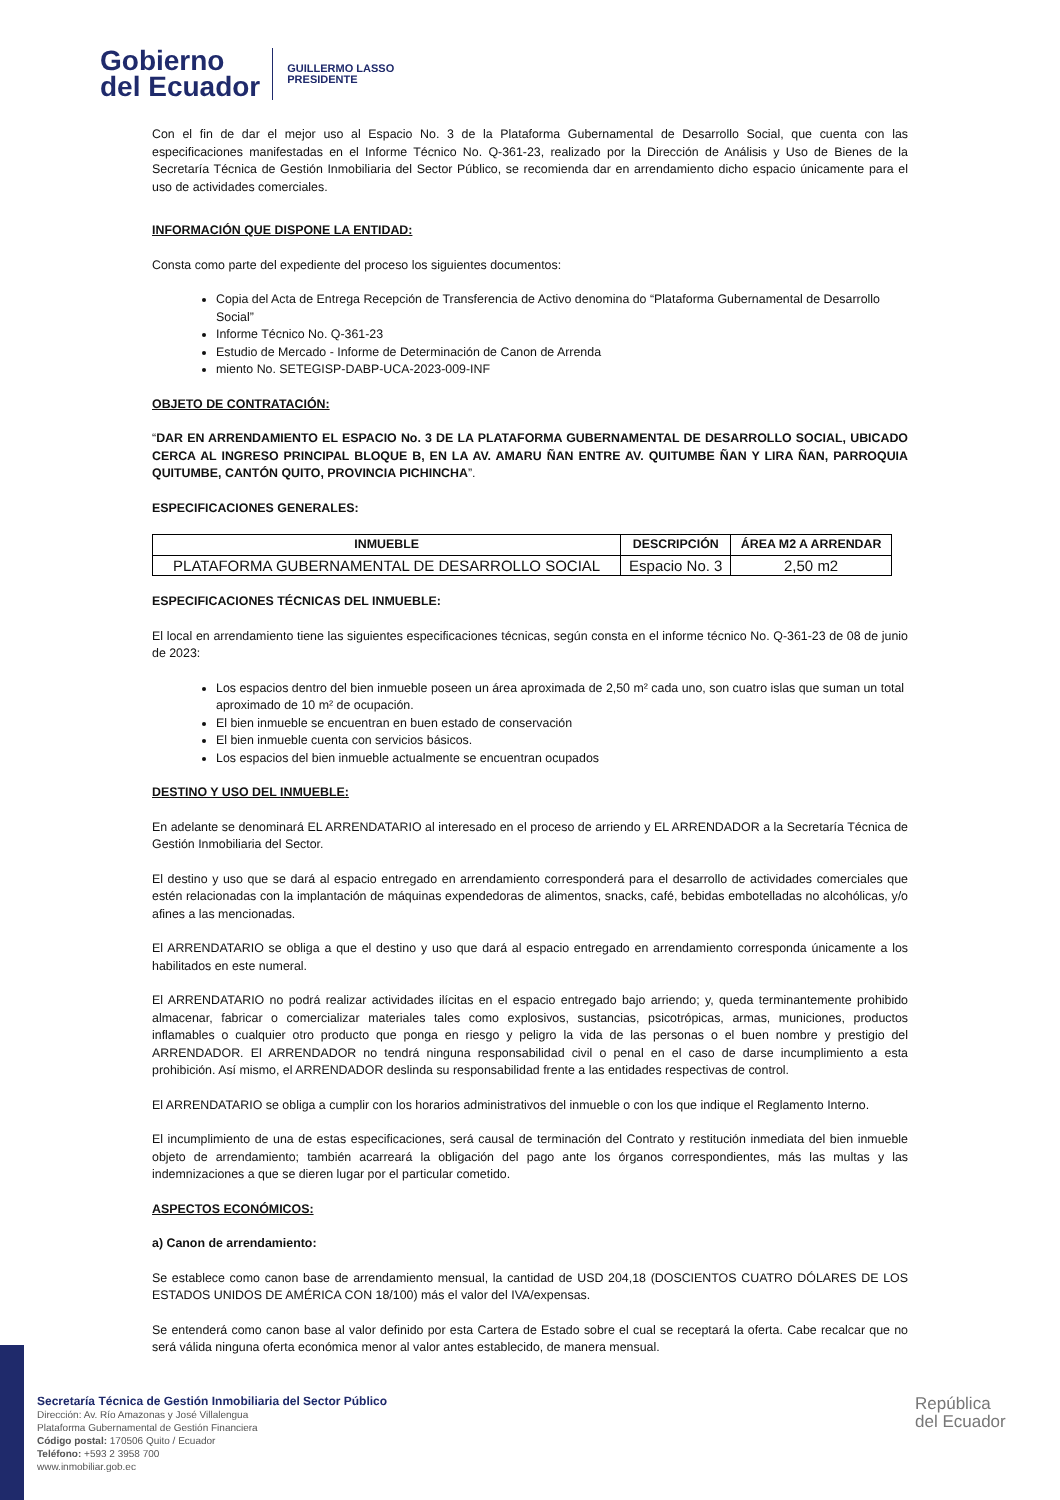Gobierno
del Ecuador
GUILLERMO LASSO
PRESIDENTE
Con el fin de dar el mejor uso al Espacio No. 3 de la Plataforma Gubernamental de Desarrollo Social, que cuenta con las especificaciones manifestadas en el Informe Técnico No. Q-361-23, realizado por la Dirección de Análisis y Uso de Bienes de la Secretaría Técnica de Gestión Inmobiliaria del Sector Público, se recomienda dar en arrendamiento dicho espacio únicamente para el uso de actividades comerciales.
INFORMACIÓN QUE DISPONE LA ENTIDAD:
Consta como parte del expediente del proceso los siguientes documentos:
Copia del Acta de Entrega Recepción de Transferencia de Activo denomina do “Plataforma Gubernamental de Desarrollo Social”
Informe Técnico No. Q-361-23
Estudio de Mercado - Informe de Determinación de Canon de Arrenda
miento No. SETEGISP-DABP-UCA-2023-009-INF
OBJETO DE CONTRATACIÓN:
“DAR EN ARRENDAMIENTO EL ESPACIO No. 3 DE LA PLATAFORMA GUBERNAMENTAL DE DESARROLLO SOCIAL, UBICADO CERCA AL INGRESO PRINCIPAL BLOQUE B, EN LA AV. AMARU ÑAN ENTRE AV. QUITUMBE ÑAN Y LIRA ÑAN, PARROQUIA QUITUMBE, CANTÓN QUITO, PROVINCIA PICHINCHA”.
ESPECIFICACIONES GENERALES:
| INMUEBLE | DESCRIPCIÓN | ÁREA M2 A ARRENDAR |
| --- | --- | --- |
| PLATAFORMA GUBERNAMENTAL DE DESARROLLO SOCIAL | Espacio No. 3 | 2,50 m2 |
ESPECIFICACIONES TÉCNICAS DEL INMUEBLE:
El local en arrendamiento tiene las siguientes especificaciones técnicas, según consta en el informe técnico No. Q-361-23 de 08 de junio de 2023:
Los espacios dentro del bien inmueble poseen un área aproximada de 2,50 m² cada uno, son cuatro islas que suman un total aproximado de 10 m² de ocupación.
El bien inmueble se encuentran en buen estado de conservación
El bien inmueble cuenta con servicios básicos.
Los espacios del bien inmueble actualmente se encuentran ocupados
DESTINO Y USO DEL INMUEBLE:
En adelante se denominará EL ARRENDATARIO al interesado en el proceso de arriendo y EL ARRENDADOR a la Secretaría Técnica de Gestión Inmobiliaria del Sector.
El destino y uso que se dará al espacio entregado en arrendamiento corresponderá para el desarrollo de actividades comerciales que estén relacionadas con la implantación de máquinas expendedoras de alimentos, snacks, café, bebidas embotelladas no alcohólicas, y/o afines a las mencionadas.
El ARRENDATARIO se obliga a que el destino y uso que dará al espacio entregado en arrendamiento corresponda únicamente a los habilitados en este numeral.
El ARRENDATARIO no podrá realizar actividades ilícitas en el espacio entregado bajo arriendo; y, queda terminantemente prohibido almacenar, fabricar o comercializar materiales tales como explosivos, sustancias, psicotrópicas, armas, municiones, productos inflamables o cualquier otro producto que ponga en riesgo y peligro la vida de las personas o el buen nombre y prestigio del ARRENDADOR. El ARRENDADOR no tendrá ninguna responsabilidad civil o penal en el caso de darse incumplimiento a esta prohibición. Así mismo, el ARRENDADOR deslinda su responsabilidad frente a las entidades respectivas de control.
El ARRENDATARIO se obliga a cumplir con los horarios administrativos del inmueble o con los que indique el Reglamento Interno.
El incumplimiento de una de estas especificaciones, será causal de terminación del Contrato y restitución inmediata del bien inmueble objeto de arrendamiento; también acarreará la obligación del pago ante los órganos correspondientes, más las multas y las indemnizaciones a que se dieren lugar por el particular cometido.
ASPECTOS ECONÓMICOS:
a) Canon de arrendamiento:
Se establece como canon base de arrendamiento mensual, la cantidad de USD 204,18 (DOSCIENTOS CUATRO DÓLARES DE LOS ESTADOS UNIDOS DE AMÉRICA CON 18/100) más el valor del IVA/expensas.
Se entenderá como canon base al valor definido por esta Cartera de Estado sobre el cual se receptará la oferta. Cabe recalcar que no será válida ninguna oferta económica menor al valor antes establecido, de manera mensual.
Secretaría Técnica de Gestión Inmobiliaria del Sector Público
Dirección: Av. Río Amazonas y José Villalengua
Plataforma Gubernamental de Gestión Financiera
Código postal: 170506 Quito / Ecuador
Teléfono: +593 2 3958 700
www.inmobiliar.gob.ec
República
del Ecuador